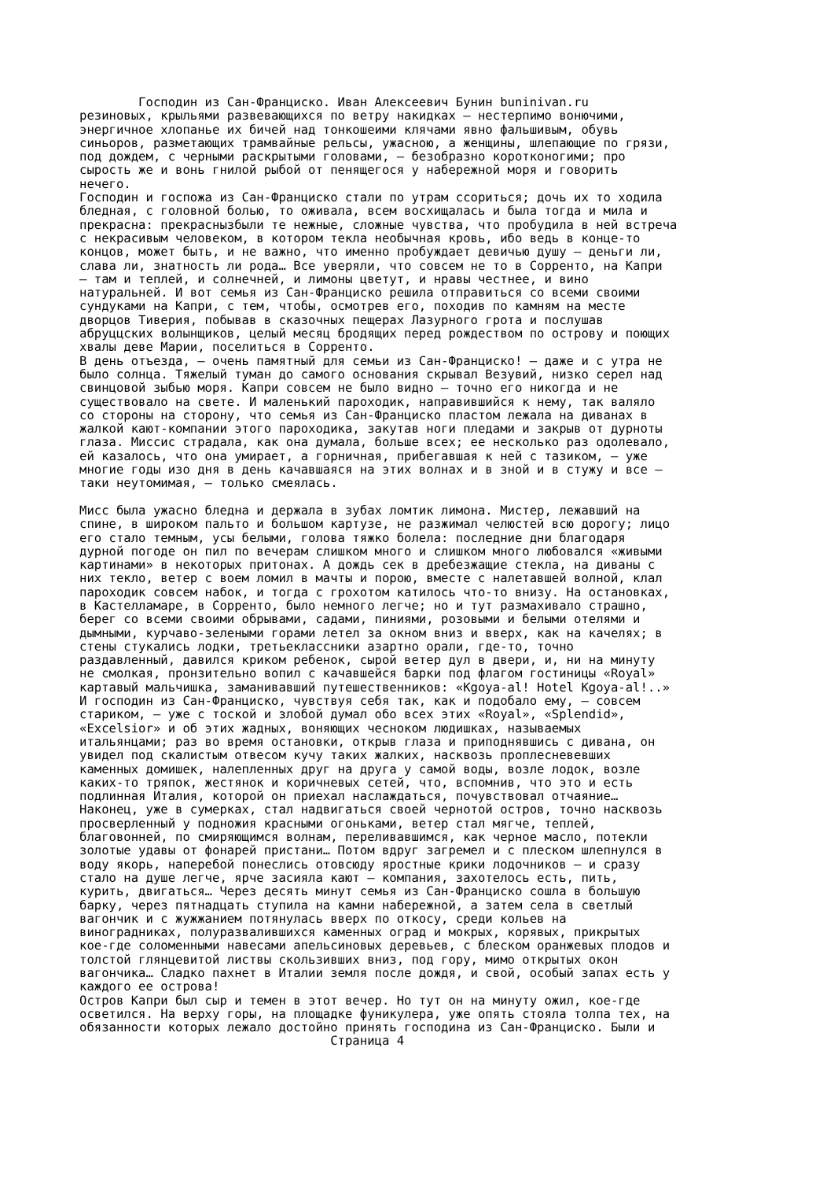Господин из Сан-Франциско. Иван Алексеевич Бунин buninivan.ru резиновых, крыльями развевающихся по ветру накидках – нестерпимо вонючими, энергичное хлопанье их бичей над тонкошеими клячами явно фальшивым, обувь синьоров, разметающих трамвайные рельсы, ужасною, а женщины, шлепающие по грязи, под дождем, с черными раскрытыми головами, – безобразно коротконогими; про сырость же и вонь гнилой рыбой от пенящегося у набережной моря и говорить нечего. Господин и госпожа из Сан-Франциско стали по утрам ссориться; дочь их то ходила бледная, с головной болью, то оживала, всем восхищалась и была тогда и мила и прекрасна: прекраснызбыли те нежные, сложные чувства, что пробудила в ней встреча с некрасивым человеком, в котором текла необычная кровь, ибо ведь в конце-то концов, может быть, и не важно, что именно пробуждает девичью душу – деньги ли, слава ли, знатность ли рода… Все уверяли, что совсем не то в Сорренто, на Капри – там и теплей, и солнечней, и лимоны цветут, и нравы честнее, и вино натуральней. И вот семья из Сан-Франциско решила отправиться со всеми своими сундуками на Капри, с тем, чтобы, осмотрев его, походив по камням на месте дворцов Тиверия, побывав в сказочных пещерах Лазурного грота и послушав абруццских волынщиков, целый месяц бродящих перед рождеством по острову и поющих хвалы деве Марии, поселиться в Сорренто. В день отъезда, – очень памятный для семьи из Сан-Франциско! – даже и с утра не было солнца. Тяжелый туман до самого основания скрывал Везувий, низко серел над свинцовой зыбью моря. Капри совсем не было видно – точно его никогда и не существовало на свете. И маленький пароходик, направившийся к нему, так валяло со стороны на сторону, что семья из Сан-Франциско пластом лежала на диванах в жалкой кают-компании этого пароходика, закутав ноги пледами и закрыв от дурноты глаза. Миссис страдала, как она думала, больше всех; ее несколько раз одолевало, ей казалось, что она умирает, а горничная, прибегавшая к ней с тазиком, – уже многие годы изо дня в день качавшаяся на этих волнах и в зной и в стужу и все – таки неутомимая, – только смеялась. Мисс была ужасно бледна и держала в зубах ломтик лимона. Мистер, лежавший на спине, в широком пальто и большом картузе, не разжимал челюстей всю дорогу; лицо его стало темным, усы белыми, голова тяжко болела: последние дни благодаря дурной погоде он пил по вечерам слишком много и слишком много любовался «живыми картинами» в некоторых притонах. А дождь сек в дребезжащие стекла, на диваны с них текло, ветер с воем ломил в мачты и порою, вместе с налетавшей волной, клал пароходик совсем набок, и тогда с грохотом катилось что-то внизу. На остановках, в Кастелламаре, в Сорренто, было немного легче; но и тут размахивало страшно, берег со всеми своими обрывами, садами, пиниями, розовыми и белыми отелями и дымными, курчаво-зелеными горами летел за окном вниз и вверх, как на качелях; в стены стукались лодки, третьеклассники азартно орали, где-то, точно раздавленный, давился криком ребенок, сырой ветер дул в двери, и, ни на минуту не смолкая, пронзительно вопил с качавшейся барки под флагом гостиницы «Royal» картавый мальчишка, заманивавший путешественников: «Kgoya-al! Hotel Kgoya-al!..» И господин из Сан-Франциско, чувствуя себя так, как и подобало ему, – совсем стариком, – уже с тоской и злобой думал обо всех этих «Royal», «Splendid», «Excelsior» и об этих жадных, воняющих чесноком людишках, называемых итальянцами; раз во время остановки, открыв глаза и приподнявшись с дивана, он увидел под скалистым отвесом кучу таких жалких, насквозь проплесневевших каменных домишек, налепленных друг на друга у самой воды, возле лодок, возле каких-то тряпок, жестянок и коричневых сетей, что, вспомнив, что это и есть подлинная Италия, которой он приехал наслаждаться, почувствовал отчаяние… Наконец, уже в сумерках, стал надвигаться своей чернотой остров, точно насквозь просверленный у подножия красными огоньками, ветер стал мягче, теплей, благовонней, по смиряющимся волнам, переливавшимся, как черное масло, потекли золотые удавы от фонарей пристани… Потом вдруг загремел и с плеском шлепнулся в воду якорь, наперебой понеслись отовсюду яростные крики лодочников – и сразу стало на душе легче, ярче засияла кают – компания, захотелось есть, пить, курить, двигаться… Через десять минут семья из Сан-Франциско сошла в большую барку, через пятнадцать ступила на камни набережной, а затем села в светлый вагончик и с жужжанием потянулась вверх по откосу, среди кольев на виноградниках, полуразвалившихся каменных оград и мокрых, корявых, прикрытых кое-где соломенными навесами апельсиновых деревьев, с блеском оранжевых плодов и толстой глянцевитой листвы скользивших вниз, под гору, мимо открытых окон вагончика… Сладко пахнет в Италии земля после дождя, и свой, особый запах есть у каждого ее острова! Остров Капри был сыр и темен в этот вечер. Но тут он на минуту ожил, кое-где осветился. На верху горы, на площадке фуникулера, уже опять стояла толпа тех, на обязанности которых лежало достойно принять господина из Сан-Франциско. Были и Страница 4